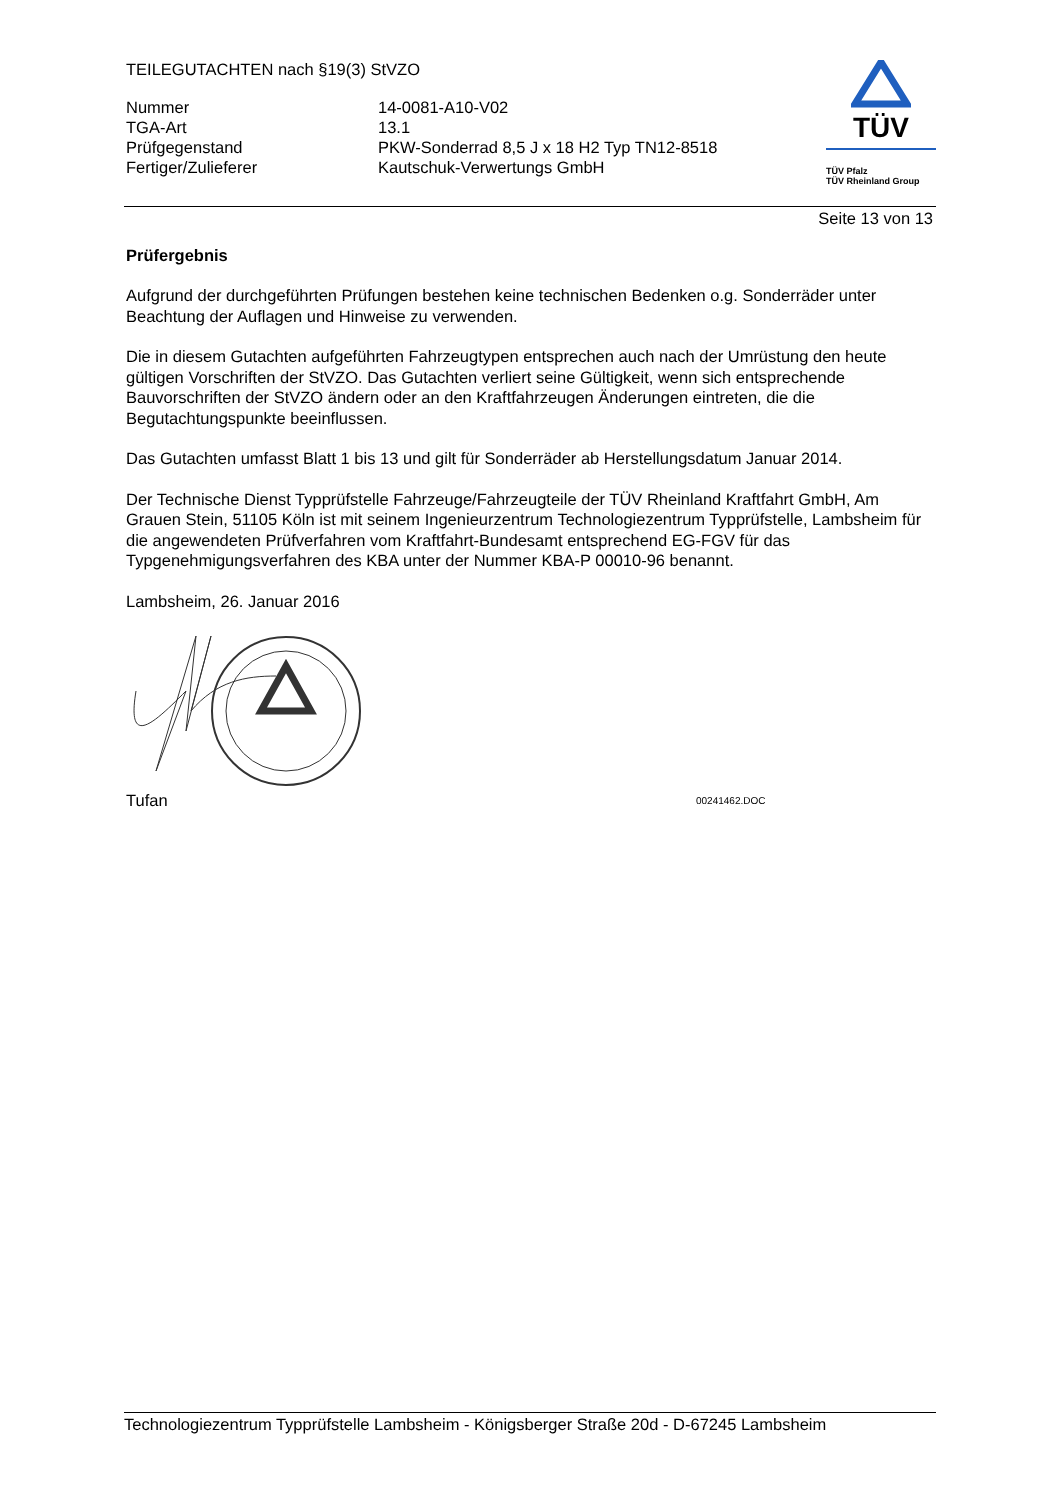TEILEGUTACHTEN nach §19(3) StVZO
| Nummer | 14-0081-A10-V02 |
| TGA-Art | 13.1 |
| Prüfgegenstand | PKW-Sonderrad 8,5 J x 18 H2 Typ TN12-8518 |
| Fertiger/Zulieferer | Kautschuk-Verwertungs GmbH |
TÜV
TÜV Pfalz
TÜV Rheinland Group
Seite 13 von 13
Prüfergebnis
Aufgrund der durchgeführten Prüfungen bestehen keine technischen Bedenken o.g. Sonderräder unter Beachtung der Auflagen und Hinweise zu verwenden.
Die in diesem Gutachten aufgeführten Fahrzeugtypen entsprechen auch nach der Umrüstung den heute gültigen Vorschriften der StVZO. Das Gutachten verliert seine Gültigkeit, wenn sich entsprechende Bauvorschriften der StVZO ändern oder an den Kraftfahrzeugen Änderungen eintreten, die die Begutachtungspunkte beeinflussen.
Das Gutachten umfasst Blatt 1 bis 13 und gilt für Sonderräder ab Herstellungsdatum Januar 2014.
Der Technische Dienst Typprüfstelle Fahrzeuge/Fahrzeugteile der TÜV Rheinland Kraftfahrt GmbH, Am Grauen Stein, 51105 Köln ist mit seinem Ingenieurzentrum Technologiezentrum Typprüfstelle, Lambsheim für die angewendeten Prüfverfahren vom Kraftfahrt-Bundesamt entsprechend EG-FGV für das Typgenehmigungsverfahren des KBA unter der Nummer KBA-P 00010-96 benannt.
Lambsheim, 26. Januar 2016
Tufan 00241462.DOC
Technologiezentrum Typprüfstelle Lambsheim - Königsberger Straße 20d - D-67245 Lambsheim